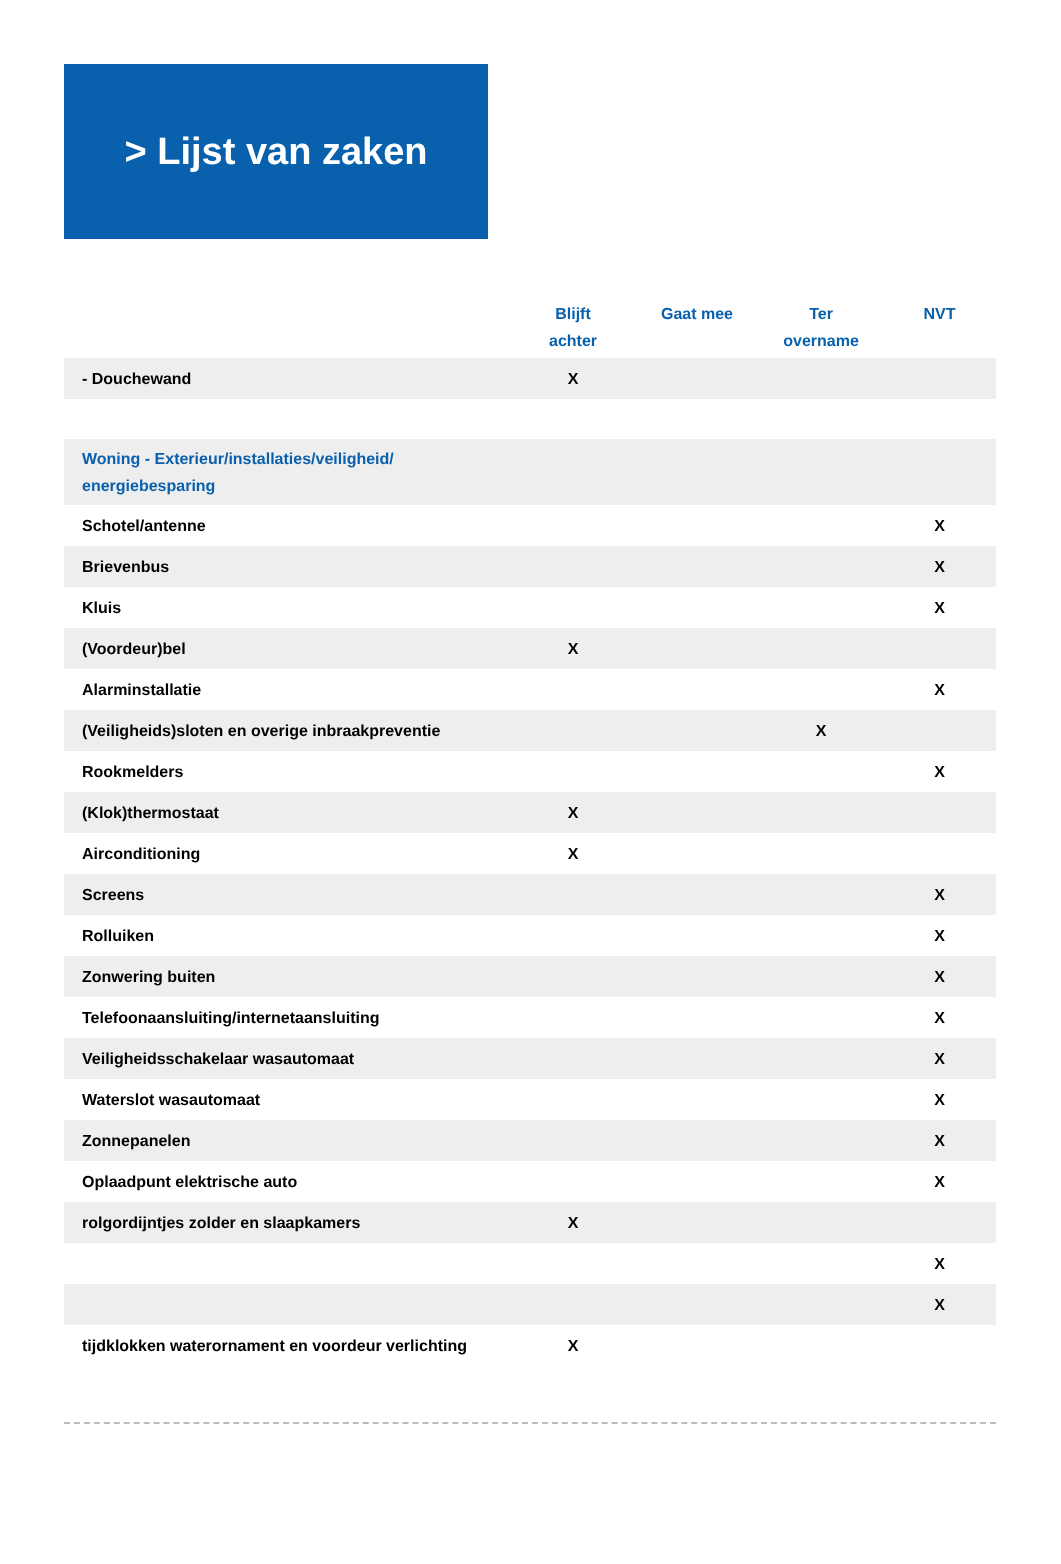> Lijst van zaken
| | Blijft achter | Gaat mee | Ter overname | NVT |
| --- | --- | --- | --- | --- |
| - Douchewand | X | | | |
| Woning - Exterieur/installaties/veiligheid/ energiebesparing | | | | |
| Schotel/antenne | | | | X |
| Brievenbus | | | | X |
| Kluis | | | | X |
| (Voordeur)bel | X | | | |
| Alarminstallatie | | | | X |
| (Veiligheids)sloten en overige inbraakpreventie | | | X | |
| Rookmelders | | | | X |
| (Klok)thermostaat | X | | | |
| Airconditioning | X | | | |
| Screens | | | | X |
| Rolluiken | | | | X |
| Zonwering buiten | | | | X |
| Telefoonaansluiting/internetaansluiting | | | | X |
| Veiligheidsschakelaar wasautomaat | | | | X |
| Waterslot wasautomaat | | | | X |
| Zonnepanelen | | | | X |
| Oplaadpunt elektrische auto | | | | X |
| rolgordijntjes zolder en slaapkamers | X | | | |
| | | | | X |
| | | | | X |
| tijdklokken waterornament en voordeur verlichting | X | | | |